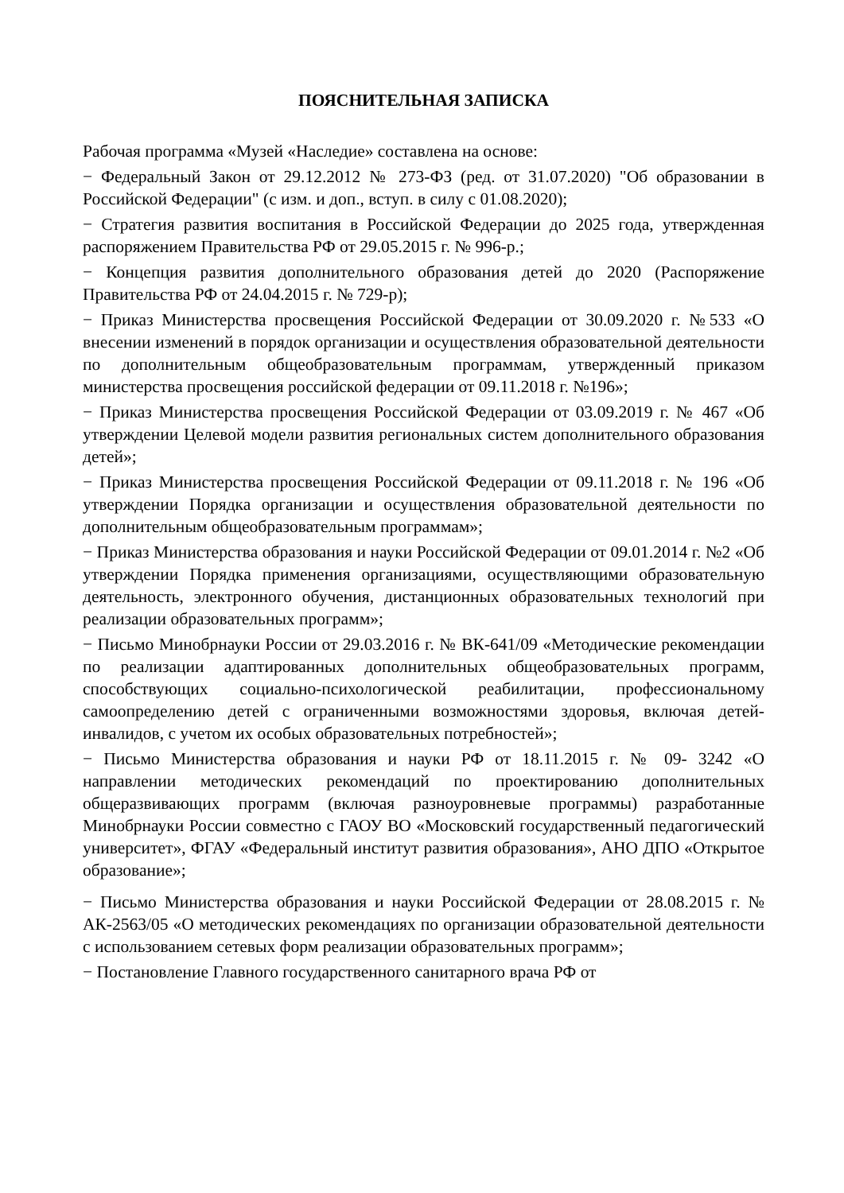ПОЯСНИТЕЛЬНАЯ ЗАПИСКА
Рабочая программа «Музей «Наследие» составлена на основе:
− Федеральный Закон от 29.12.2012 № 273-ФЗ (ред. от 31.07.2020) "Об образовании в Российской Федерации" (с изм. и доп., вступ. в силу с 01.08.2020);
− Стратегия развития воспитания в Российской Федерации до 2025 года, утвержденная распоряжением Правительства РФ от 29.05.2015 г. № 996-р.;
− Концепция развития дополнительного образования детей до 2020 (Распоряжение Правительства РФ от 24.04.2015 г. № 729-р);
− Приказ Министерства просвещения Российской Федерации от 30.09.2020 г. №533 «О внесении изменений в порядок организации и осуществления образовательной деятельности по дополнительным общеобразовательным программам, утвержденный приказом министерства просвещения российской федерации от 09.11.2018 г. №196»;
− Приказ Министерства просвещения Российской Федерации от 03.09.2019 г. № 467 «Об утверждении Целевой модели развития региональных систем дополнительного образования детей»;
− Приказ Министерства просвещения Российской Федерации от 09.11.2018 г. № 196 «Об утверждении Порядка организации и осуществления образовательной деятельности по дополнительным общеобразовательным программам»;
− Приказ Министерства образования и науки Российской Федерации от 09.01.2014 г. №2 «Об утверждении Порядка применения организациями, осуществляющими образовательную деятельность, электронного обучения, дистанционных образовательных технологий при реализации образовательных программ»;
− Письмо Минобрнауки России от 29.03.2016 г. № ВК-641/09 «Методические рекомендации по реализации адаптированных дополнительных общеобразовательных программ, способствующих социально-психологической реабилитации, профессиональному самоопределению детей с ограниченными возможностями здоровья, включая детей-инвалидов, с учетом их особых образовательных потребностей»;
− Письмо Министерства образования и науки РФ от 18.11.2015 г. № 09- 3242 «О направлении методических рекомендаций по проектированию дополнительных общеразвивающих программ (включая разноуровневые программы) разработанные Минобрнауки России совместно с ГАОУ ВО «Московский государственный педагогический университет», ФГАУ «Федеральный институт развития образования», АНО ДПО «Открытое образование»;
− Письмо Министерства образования и науки Российской Федерации от 28.08.2015 г. № АК-2563/05 «О методических рекомендациях по организации образовательной деятельности с использованием сетевых форм реализации образовательных программ»;
− Постановление Главного государственного санитарного врача РФ от